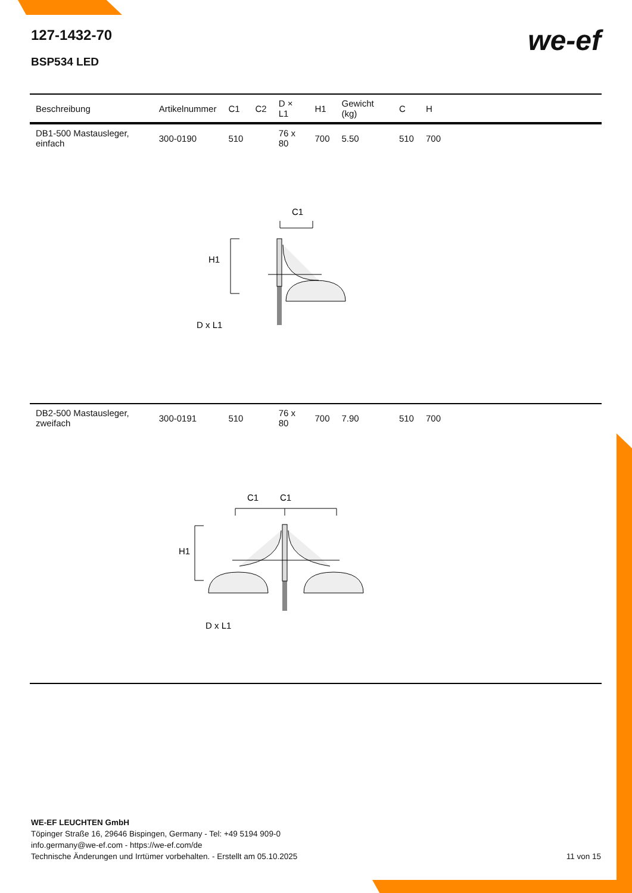127-1432-70
BSP534 LED
we-ef
| Beschreibung | Artikelnummer | C1 | C2 | D × L1 | H1 | Gewicht (kg) | C | H | |
| --- | --- | --- | --- | --- | --- | --- | --- | --- | --- |
| DB1-500 Mastausleger, einfach | 300-0190 | 510 | | 76 x 80 | 700 | 5.50 | 510 | 700 | |
| C1 H1 D x L1 | | | | | | | | | |
| DB2-500 Mastausleger, zweifach | 300-0191 | 510 | | 76 x 80 | 700 | 7.90 | 510 | 700 | |
| C1 C1 H1 D x L1 | | | | | | | | | |
WE-EF LEUCHTEN GmbH
Töpinger Straße 16, 29646 Bispingen, Germany - Tel: +49 5194 909-0
info.germany@we-ef.com - https://we-ef.com/de
Technische Änderungen und Irrtümer vorbehalten. - Erstellt am 05.10.2025 11 von 15